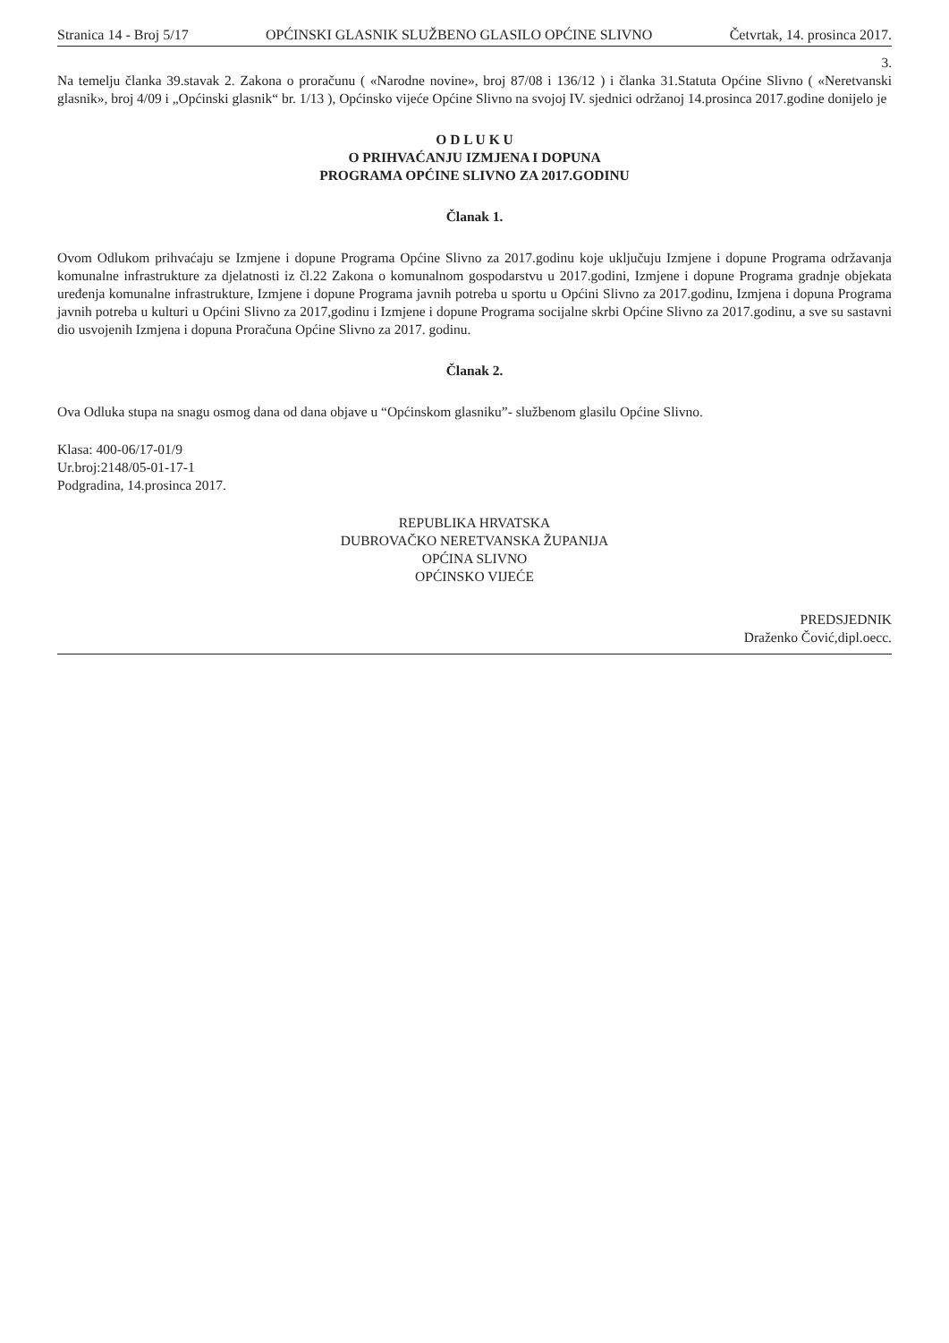Stranica 14 - Broj 5/17 OPĆINSKI GLASNIK SLUŽBENO GLASILO OPĆINE SLIVNO Četvrtak, 14. prosinca 2017.
3.
Na temelju članka 39.stavak 2. Zakona o proračunu ( «Narodne novine», broj 87/08 i 136/12 ) i članka 31.Statuta Općine Slivno ( «Neretvanski glasnik», broj 4/09 i „Općinski glasnik“ br. 1/13 ), Općinsko vijeće Općine Slivno na svojoj IV. sjednici održanoj 14.prosinca 2017.godine donijelo je
O D L U K U
O PRIHVAĆANJU IZMJENA I DOPUNA
PROGRAMA OPĆINE SLIVNO ZA 2017.GODINU
Članak 1.
Ovom Odlukom prihvaćaju se Izmjene i dopune Programa Općine Slivno za 2017.godinu koje uključuju Izmjene i dopune Programa održavanja komunalne infrastrukture za djelatnosti iz čl.22 Zakona o komunalnom gospodarstvu u 2017.godini, Izmjene i dopune Programa gradnje objekata uređenja komunalne infrastrukture, Izmjene i dopune Programa javnih potreba u sportu u Općini Slivno za 2017.godinu, Izmjena i dopuna Programa javnih potreba u kulturi u Općini Slivno za 2017,godinu i Izmjene i dopune Programa socijalne skrbi Općine Slivno za 2017.godinu, a sve su sastavni dio usvojenih Izmjena i dopuna Proračuna Općine Slivno za 2017. godinu.
Članak 2.
Ova Odluka stupa na snagu osmog dana od dana objave u “Općinskom glasniku”- službenom glasilu Općine Slivno.
Klasa: 400-06/17-01/9
Ur.broj:2148/05-01-17-1
Podgradina, 14.prosinca 2017.
REPUBLIKA HRVATSKA
DUBROVAČKO NERETVANSKA ŽUPANIJA
OPĆINA SLIVNO
OPĆINSKO VIJEĆE
PREDSJEDNIK
Draženko Čović,dipl.oecc.